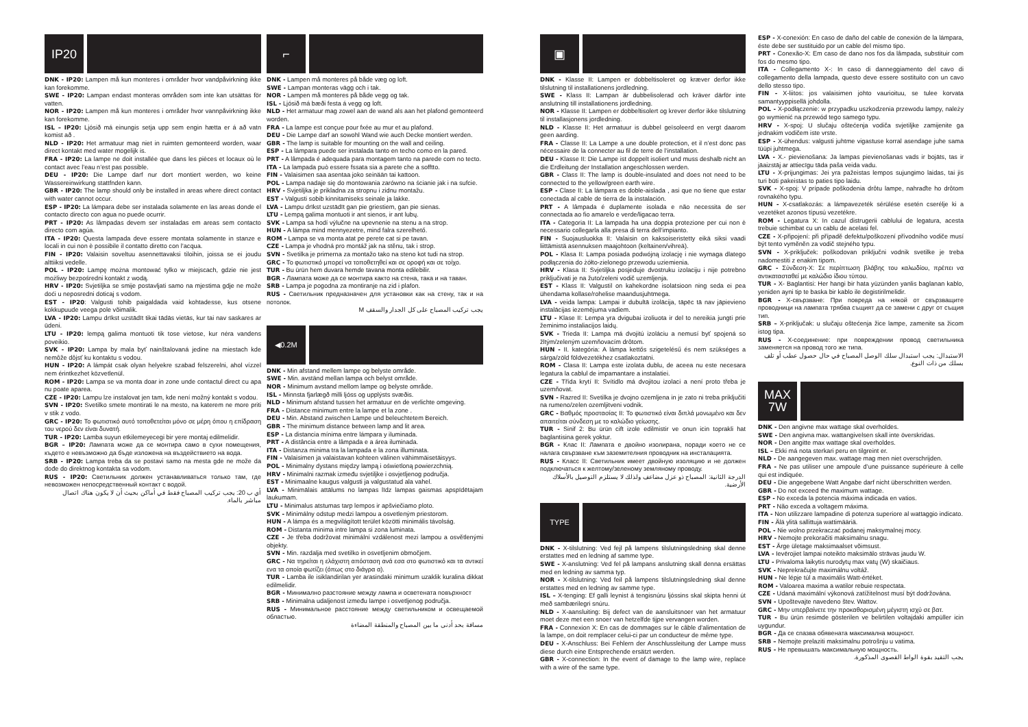IP20
DNK - IP20: Lampen må kun monteres i områder hvor vandpåvirkning ikke kan forekomme.
SWE - IP20: Lampan endast monteras områden som inte kan utsättas för vatten.
NOR - IP20: Lampen må kun monteres i områder hvor vannpåvirkning ikke kan forekomme.
ISL – IP20: Ljósið má einungis setja upp sem engin hætta er á að vatn komist að .
NLD - IP20: Het armatuur mag niet in ruimten gemonteerd worden, waar direct kontakt med water mogelijk is.
FRA - IP20: La lampe ne doit installée que dans les pièces et locaux où le contact avec l’eau n’est pas possible.
DEU - IP20: Die Lampe darf nur dort montiert werden, wo keine Wassereinwirkung stattfnden kann.
GBR - IP20: The lamp should only be installed in areas where direct contact with water cannot occur.
ESP - IP20: La lámpara debe ser instalada solamente en las areas donde el contacto directo con agua no puede ocurrir.
PRT - IP20: As lâmpadas devem ser instaladas em areas sem contacto directo com agúa.
ITA - IP20: Questa lampada deve essere montata solamente in stanze e locali in cui non è possibile il contatto diretto con l’acqua.
FIN - IP20: Valaisin soveltuu asennettavaksi tiloihin, joissa se ei joudu alttiiksi vedelle.
POL - IP20: Lampę można montować tylko w miejscach, gdzie nie jest możliwy bezpośredni kontakt z wodą.
HRV - IP20: Svjetiljka se smije postavljati samo na mjestima gdje ne može doći u neposredni doticaj s vodom.
EST - IP20: Valgusti tohib paigaldada vaid kohtadesse, kus otsene kokkupuude veega pole võimalik.
LVA - IP20: Lampu drīkst uzstādīt tikai tādās vietās, kur tai nav saskares ar ūdeni.
LTU - IP20: lempą galima montuoti tik tose vietose, kur nėra vandens poveikio.
SVK - IP20: Lampa by mala byť nainštalovaná jedine na miestach kde nemôže dôjsť ku kontaktu s vodou.
HUN - IP20: A lámpát csak olyan helyekre szabad felszerelni, ahol vízzel nem érintkezhet közvetlenül.
ROM - IP20: Lampa se va monta doar in zone unde contactul direct cu apa nu poate aparea.
CZE - IP20: Lampu lze instalovat jen tam, kde není možný kontakt s vodou.
SVN - IP20: Svetilko smete montirati le na mesto, na katerem ne more priti v stik z vodo.
GRC - IP20: Το φωτιστικό αυτό τοποθετείται μόνο σε μέρη όπου η επίδραση του νερού δεν είναι δυνατή.
TUR - IP20: Lamba suyun etkilemeyecegi bir yere montaj edilmelidir.
BGR – IP20: Лампата може да се монтира само в сухи помещения, където е невъзможно да бъде изложена на въздействието на вода.
SRB - IP20: Lampa treba da se postavi samo na mesta gde ne može da dođe do direktnog kontakta sa vodom.
RUS - IP20: Светильник должен устанавливаться только там, где невозможен непосредственный контакт с водой.
أي ب 20: يجب تركيب المصباح فقط في أماكن بحيث أن لا يكون هناك اتصال مباشر بالماء.
⌐
DNK - Lampen må monteres på både væg og loft.
SWE - Lampan monteras vägg och i tak.
NOR - Lampen må monteres på både vegg og tak.
ISL - Ljósið má bæði festa á vegg og loft.
NLD - Het armatuur mag zowel aan de wand als aan het plafond gemonteerd worden.
FRA - La lampe est conçue pour fxée au mur et au plafond.
DEU - Die Lampe darf an sowohl Wand wie auch Decke montiert werden.
GBR - The lamp is suitable for mounting on the wall and ceiling.
ESP - La lámpara puede ser instalada tanto en techo como en la pared.
PRT - A lâmpada é adequada para montagem tanto na parede com no tecto.
ITA - La lampada può essere fssata sia a parete che a sofftto.
FIN - Valaisimen saa asentaa joko seinään tai kattoon.
POL - Lampa nadaje się do montowania zarówno na ścianie jak i na sufcie.
HRV - Svjetiljka je prikladna za stropnu i zidnu montažu.
EST - Valgusti sobib kinnitamiseks seinale ja lakke.
LVA - Lampu drīkst uzstādīt gan pie griestiem, gan pie sienas.
LTU - Lempą galima montuoti ir ant sienos, ir ant lubų.
SVK - Lampa sa hodí výlučne na upevnenie na stenu a na strop.
HUN - A lámpa mind mennyezetre, mind falra szerelhető.
ROM - Lampa se va monta atat pe perete cat si pe tavan.
CZE - Lampa je vhodná pro montáž jak na stěnu, tak i strop.
SVN - Svetilka je primerna za montažo tako na steno kot tudi na strop.
GRC - Το φωτιστικό μπορεί να τοποθετηθεί και σε οροφή και σε τοίχο.
TUR - Bu ürün hem duvara hemde tavana monta edilebilir.
BGR - Лампата може да се монтира както на стена, така и на таван.
SRB - Lampa je pogodna za montiranje na zid i plafon.
RUS - Светильник предназначен для установки как на стену, так и на потолок.
يجب تركيب المصباح على كل الجدار والسقف M
◀0.2M
DNK - Min afstand mellem lampe og belyste område.
SWE - Min. avständ mellan lampa och belyst område.
NOR - Minimum avstand mellom lampe og belyste område.
ISL - Minnsta fjarlægð milli ljóss og upplýsts svæðis.
NLD - Minimum afstand tussen het armatuur en de verlichte omgeving.
FRA - Distance minimum entre la lampe et la zone .
DEU - Min. Abstand zwischen Lampe und beleuchtetem Bereich.
GBR - The minimum distance between lamp and lit area.
ESP - La distancia mínima entre lámpara y iluminada.
PRT - A distância entre a lâmpada e a área iluminada.
ITA - Distanza minima tra la lampada e la zona illuminata.
FIN - Valaisimen ja valaistavan kohteen välinen vähimmäisetäisyys.
POL - Minimalny dystans między lampą i oświetloną powierzchnią.
HRV - Minimalni razmak između svjetiljke i osvjetljenog područja.
EST - Minimaalne kaugus valgusti ja valgustatud ala vahel.
LVA - Minimālais attālums no lampas līdz lampas gaismas apspīdētajam laukumam.
LTU - Minimalus atstumas tarp lempos ir apšviečiamo ploto.
SVK - Minimálny odstup medzi lampou a osvetleným priestorom.
HUN - A lámpa és a megvilágított terület közötti minimális távolság.
ROM - Distanta minima intre lampa si zona luminata.
CZE - Je třeba dodržovat minimální vzdálenost mezi lampou a osvětlenými objekty.
SVN - Min. razdalja med svetilko in osvetljenim območjem.
GRC - Να τηρείται η ελάχιστη απόσταση ανά εσα στο φωτιστικό και τα αντικεί ενα τα οποία φωτίζει (όπως στο διάγρα α).
TUR - Lamba ile isiklandirilan yer arasindaki minimum uzaklik kuralina dikkat edilmelidir.
BGR - Минимално разстояние между лампа и осветената повърхност
SRB - Minimalna udaljenost između lampe i osvetljenog područja.
RUS - Минимальное расстояние между светильником и освещаемой областью.
مسافة بحد أدنى ما بين المصباح والمنطقة المضاءة
▣
DNK - Klasse II: Lampen er dobbeltisoleret og kræver derfor ikke tilslutning til installationens jordledning.
SWE - Klass II: Lampan är dubbelisolerad och kräver därför inte anslutning till installationens jordledning.
NOR - Klasse II: Lampen er dobbeltisolert og krever derfor ikke tilslutning til installasjonens jordledning.
NLD - Klasse II: Het armatuur is dubbel geïsoleerd en vergt daarom geen aarding.
FRA - Classe II: La Lampe a une double protection, et il n’est donc pas nécessaire de la connecter au fil de terre de l’installation.
DEU - Klasse II: Die Lampe ist doppelt isoliert und muss deshalb nicht an die Erdleitung der Installation angeschlossen werden.
GBR - Class II: The lamp is double-insulated and does not need to be connected to the yellow/green earth wire.
ESP - Clase II: La lámpara es doble-aislada , asi que no tiene que estar conectada al cable de tierra de la instalación.
PRT - A lâmpada é duplamente isolada e não necessita de ser connectada ao fio amarelo e verde/ligacao terra.
ITA - Categoria II: La lampada ha una doppia protezione per cui non è necessario collegarla alla presa di terra dell’impianto.
FIN - Suojausluokka II: Valaisin on kaksoiseristetty eikä siksi vaadi liittämistä asennuksen maajohtoon (keltainen/vihreä).
POL - Klasa II: Lampa posiada podwójną izolację i nie wymaga dlatego podłączenia do żółto-zielonego przewodu uziemienia.
HRV - Klasa II: Svjetiljka posjeduje dvostruku izolaciju i nije potrebno priključivati je na žuto/zeleni vodič uzemljenja.
EST - Klass II: Valgustil on kahekordne isolatsioon ning seda ei pea ühendama kollase/rohelise maandusjuhtmega.
LVA - veida lampa: Lampai ir dubultā izolācija, tāpēc tā nav jāpievieno instalācijas iezemējuma vadiem.
LTU - Klase II: Lempa yra dvigubai izoliuota ir del to nereikia jungti prie žeminimo instaliacijos laidų.
SVK - Trieda II: Lampa má dvojitú izoláciu a nemusí byť spojená so žltým/zeleným uzemňovacím drôtom.
HUN - II. kategória: A lámpa kettős szigetelésű és nem szükséges a sárga/zöld földvezetékhez csatlakoztatni.
ROM - Clasa II: Lampa este izolata dublu, de aceea nu este necesara legatura la cablul de impamantare a instalatiei.
CZE - Třída krytí II: Svítidlo má dvojitou izolaci a není proto třeba je uzemňovat.
SVN - Razred II: Svetilka je dvojno ozemljena in je zato ni treba priključiti na rumeno/zelen ozemljitveni vodnik.
GRC - Βαθμός προστασίας II: Το φωτιστικό είναι διπλά μονωμένο και δεν απαιτείται σύνδεση με το καλώδιο γείωσης.
TUR - Sinif 2: Bu ürün cift izole edilmistir ve onun icin toprakli hat baglantisina gerek yoktur.
BGR - Клас II: Лампата е двойно изолирана, поради което не се налага свързване към заземителния проводник на инсталацията.
RUS - Класс II: Светильник имеет двойную изоляцию и не должен подключаться к желтому/зеленому земляному проводу.
الدرجة الثانية: المصباح ذو عزل مضاعف ولذلك لا يستلزم التوصيل بالأسلاك الأرضية.
TYPE
DNK - X-tilslutning: Ved fejl på lampens tilslutningsledning skal denne erstattes med en ledning af samme type.
SWE - X-anslutning: Ved fel på lampans anslutning skall denna ersättas med en ledning av samma typ.
NOR - X-tilslutning: Ved feil på lampens tilslutningsledning skal denne erstattes med en ledning av samme type.
ISL – X-tenging: Ef galli leynist á tengisnúru ljóssins skal skipta henni út með sambærilegri snúru.
NLD - X-aansluiting: Bij defect van de aansluitsnoer van het armatuur moet deze met een snoer van hetzelfde tijpe vervangen worden.
FRA - Connexion X: En cas de dommages sur le câble d’alimentation de la lampe, on doit remplacer celui-ci par un conducteur de même type.
DEU - X-Anschluss: Bei Fehlern der Anschlussleitung der Lampe muss diese durch eine Entsprechende ersätzt werden.
GBR - X-connection: In the event of damage to the lamp wire, replace with a wire of the same type.
ESP - X-conexión: En caso de daño del cable de conexión de la lámpara, éste debe ser sustituido por un cable del mismo tipo.
PRT - Conexão-X: Em caso de dano nos fos da lâmpada, substituir com fos do mesmo tipo.
ITA - Collegamento X-: In caso di danneggiamento del cavo di collegamento della lampada, questo deve essere sostituito con un cavo dello stesso tipo.
FIN - X-liitos: jos valaisimen johto vaurioituu, se tulee korvata samantyyppisellä johdolla.
POL - X-podłączenie: w przypadku uszkodzenia przewodu lampy, należy go wymienić na przewód tego samego typu.
HRV - X-spoj: U slučaju oštećenja vodiča svjetiljke zamijenite ga jednakim vodičem iste vrste.
ESP - X-ühendus: valgusti juhtme vigastuse korral asendage juhe sama tüüpi juhtmega.
LVA - X.- pievienošana: Ja lampas pievienošanas vads ir bojāts, tas ir jāaizstāj ar attiecīgu tāda paša veida vadu.
LTU - X-prijungimas: Jei yra pažeistas lempos sujungimo laidas, tai jis turi būti pakeistas to paties tipo laidu.
SVK - X-spoj: V prípade poškodenia drôtu lampe, nahraďte ho drôtom rovnakého typu.
HUN - X-csatlakozás: a lámpavezeték sérülése esetén cserélje ki a vezetéket azonos típusú vezetékre.
ROM - Legatura X: In cazul distrugerii cablului de legatura, acesta trebuie schimbat cu un cablu de acelasi fel.
CZE - X-připojení: při případě defektu/poškození přívodního vodiče musí být tento vyměněn za vodič stejného typu.
SVN - X-priključek: poškodovan priključni vodnik svetilke je treba nadomestiti z enakim tipom.
GRC - Σύνδεση-X: Σε περίπτωση βλάβης του καλωδίου, πρέπει να αντικατασταθεί με καλώδιο ίδιου τύπου.
TUR - X- Baglantisi: Her hangi bir hata yüzünden yanlis baglanan kablo, yeniden ayni tip te baska bir kablo ile degistirilmelidir.
BGR - X-свързване: При повреда на някой от свързващите проводници на лампата трябва същият да се замени с друг от същия тип.
SRB – X-priključak: u slučaju oštećenja žice lampe, zamenite sa žicom istog tipa.
RUS - X-соединение: при повреждении провод светильника заменяется на провод того же типа.
الاستبدال: يجب استبدال سلك الوصل المصباح في حال حصول عطب أو تلف بسلك من ذات النوع.
MAX
7W
DNK - Den angivne max wattage skal overholdes.
SWE - Den angivna max. wattangivelsen skall inte överskridas.
NOR - Den angitte max wattage skal overholdes.
ISL – Ekki má nota sterkari peru en tilgreint er.
NLD - De aangegeven max. wattage mag men niet overschrijden.
FRA - Ne pas utiliser une ampoule d’une puissance supérieure à celle qui est indiquée.
DEU - Die angegebene Watt Angabe darf nicht überschritten werden.
GBR - Do not exceed the maximum wattage.
ESP - No exceda la potencia máxima indicada en vatios.
PRT - Não exceda a voltagem máxima.
ITA - Non utilizzare lampadine di potenza superiore al wattaggio indicato.
FIN - Älä ylitä sallittuja wattimääriä.
POL - Nie wolno przekraczać podanej maksymalnej mocy.
HRV - Nemojte prekoračiti maksimalnu snagu.
EST - Ärge ületage maksimaalset võimsust.
LVA - Ievērojiet lampai noteikto maksimālo strāvas jaudu W.
LTU - Privaloma laikytis nurodytų max vatų (W) skaičiaus.
SVK - Neprekračujte maximálnu voltáž.
HUN - Ne lépje túl a maximális Watt-értéket.
ROM - Valoarea maxima a watilor rebuie respectata.
CZE - Udaná maximální výkonová zatížitelnost musí být dodržována.
SVN - Upoštevajte navedeno štev. Wattov.
GRC - Μην υπερβαίνετε την προκαθορισμένη μέγιστη ισχύ σε βατ.
TUR - Bu ürün resimde gösterilen ve belirtilen voltajdaki ampüller icin uygundur.
BGR - Да се спазва обявената максимална мощност.
SRB – Nemojte prelaziti maksimalnu potrošnju u vatima.
RUS - Не превышать максимальную мощность.
يجب التقيد بقوة الواط القصوى المذكورة.